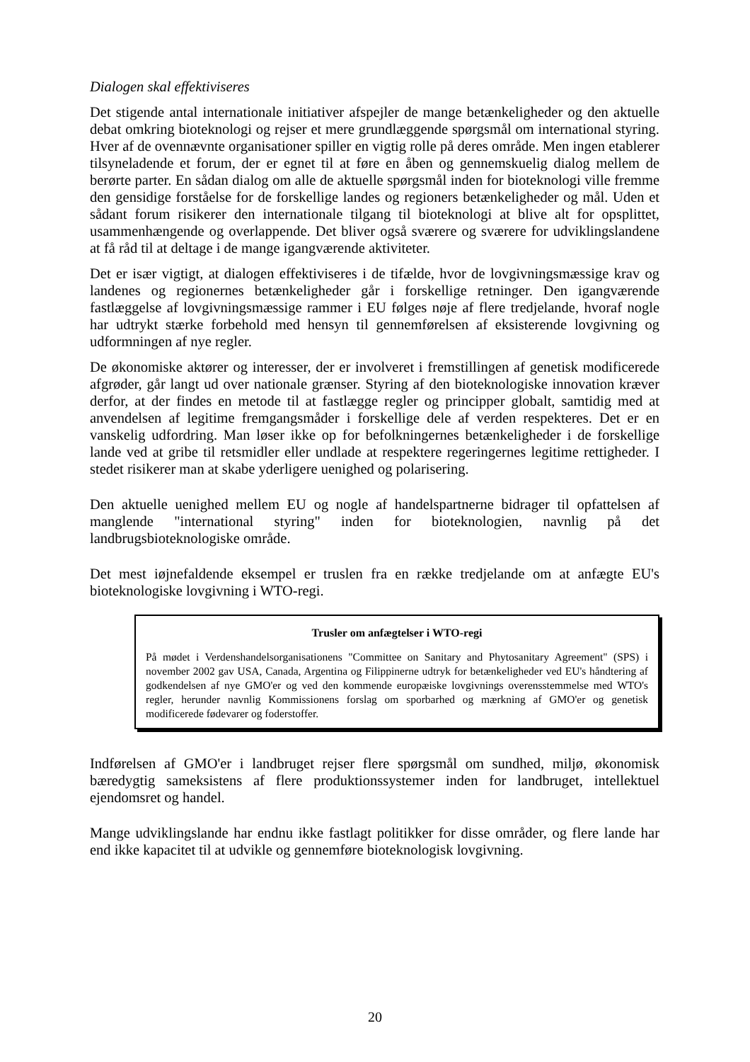Dialogen skal effektiviseres
Det stigende antal internationale initiativer afspejler de mange betænkeligheder og den aktuelle debat omkring bioteknologi og rejser et mere grundlæggende spørgsmål om international styring. Hver af de ovennævnte organisationer spiller en vigtig rolle på deres område. Men ingen etablerer tilsyneladende et forum, der er egnet til at føre en åben og gennemskuelig dialog mellem de berørte parter. En sådan dialog om alle de aktuelle spørgsmål inden for bioteknologi ville fremme den gensidige forståelse for de forskellige landes og regioners betænkeligheder og mål. Uden et sådant forum risikerer den internationale tilgang til bioteknologi at blive alt for opsplittet, usammenhængende og overlappende. Det bliver også sværere og sværere for udviklingslandene at få råd til at deltage i de mange igangværende aktiviteter.
Det er især vigtigt, at dialogen effektiviseres i de tifælde, hvor de lovgivningsmæssige krav og landenes og regionernes betænkeligheder går i forskellige retninger. Den igangværende fastlæggelse af lovgivningsmæssige rammer i EU følges nøje af flere tredjelande, hvoraf nogle har udtrykt stærke forbehold med hensyn til gennemførelsen af eksisterende lovgivning og udformningen af nye regler.
De økonomiske aktører og interesser, der er involveret i fremstillingen af genetisk modificerede afgrøder, går langt ud over nationale grænser. Styring af den bioteknologiske innovation kræver derfor, at der findes en metode til at fastlægge regler og principper globalt, samtidig med at anvendelsen af legitime fremgangsmåder i forskellige dele af verden respekteres. Det er en vanskelig udfordring. Man løser ikke op for befolkningernes betænkeligheder i de forskellige lande ved at gribe til retsmidler eller undlade at respektere regeringernes legitime rettigheder. I stedet risikerer man at skabe yderligere uenighed og polarisering.
Den aktuelle uenighed mellem EU og nogle af handelspartnerne bidrager til opfattelsen af manglende "international styring" inden for bioteknologien, navnlig på det landbrugsbioteknologiske område.
Det mest iøjnefaldende eksempel er truslen fra en række tredjelande om at anfægte EU's bioteknologiske lovgivning i WTO-regi.
Trusler om anfægtelser i WTO-regi
På mødet i Verdenshandelsorganisationens "Committee on Sanitary and Phytosanitary Agreement" (SPS) i november 2002 gav USA, Canada, Argentina og Filippinerne udtryk for betænkeligheder ved EU's håndtering af godkendelsen af nye GMO'er og ved den kommende europæiske lovgivnings overensstemmelse med WTO's regler, herunder navnlig Kommissionens forslag om sporbarhed og mærkning af GMO'er og genetisk modificerede fødevarer og foderstoffer.
Indførelsen af GMO'er i landbruget rejser flere spørgsmål om sundhed, miljø, økonomisk bæredygtig sameksistens af flere produktionssystemer inden for landbruget, intellektuel ejendomsret og handel.
Mange udviklingslande har endnu ikke fastlagt politikker for disse områder, og flere lande har end ikke kapacitet til at udvikle og gennemføre bioteknologisk lovgivning.
20